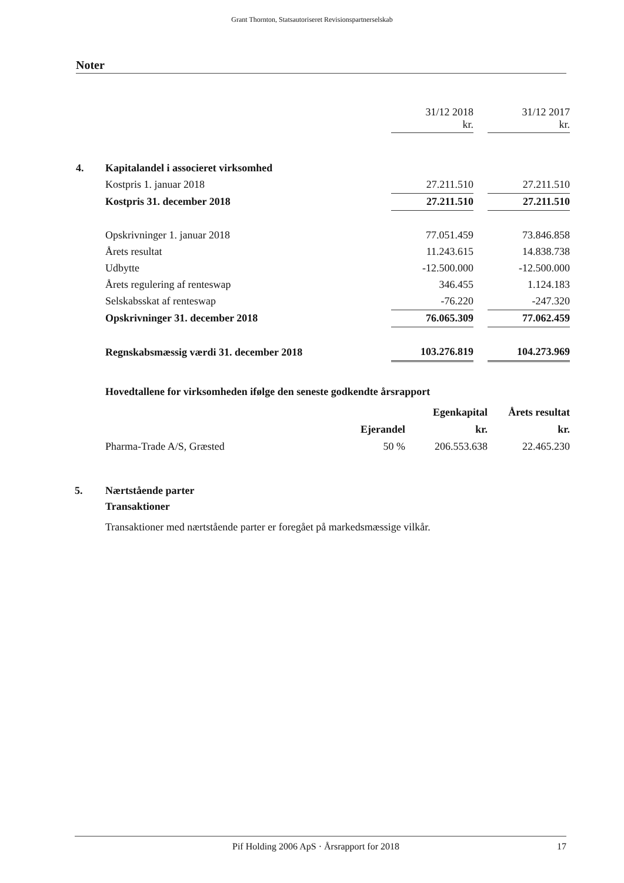Grant Thornton, Statsautoriseret Revisionspartnerselskab
Noter
| | | 31/12 2018 kr. | | 31/12 2017 kr. |
| 4. | Kapitalandel i associeret virksomhed | | | |
| | Kostpris 1. januar 2018 | 27.211.510 | | 27.211.510 |
| | Kostpris 31. december 2018 | 27.211.510 | | 27.211.510 |
| | Opskrivninger 1. januar 2018 | 77.051.459 | | 73.846.858 |
| | Årets resultat | 11.243.615 | | 14.838.738 |
| | Udbytte | -12.500.000 | | -12.500.000 |
| | Årets regulering af renteswap | 346.455 | | 1.124.183 |
| | Selskabsskat af renteswap | -76.220 | | -247.320 |
| | Opskrivninger 31. december 2018 | 76.065.309 | | 77.062.459 |
| | Regnskabsmæssig værdi 31. december 2018 | 103.276.819 | | 104.273.969 |
Hovedtallene for virksomheden ifølge den seneste godkendte årsrapport
| | | Egenkapital | Årets resultat |
| | Ejerandel | kr. | kr. |
| Pharma-Trade A/S, Græsted | 50 % | 206.553.638 | 22.465.230 |
5. Nærtstående parter
Transaktioner
Transaktioner med nærtstående parter er foregået på markedsmæssige vilkår.
Pif Holding 2006 ApS · Årsrapport for 2018 17